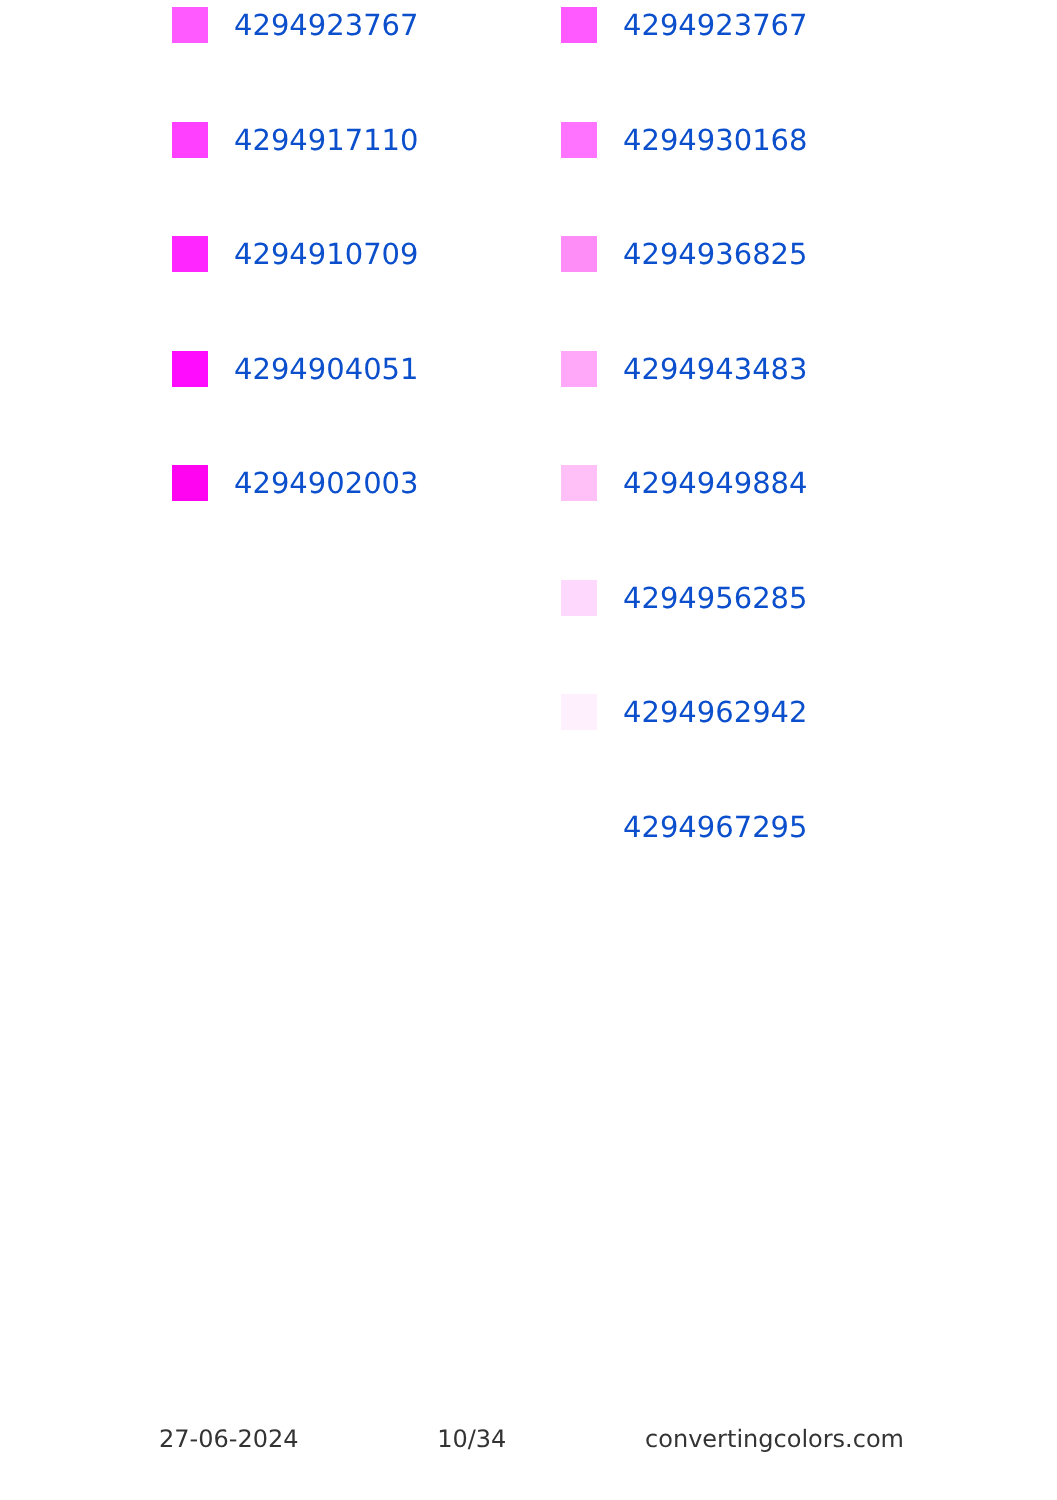4294923767
4294917110
4294910709
4294904051
4294902003
4294923767
4294930168
4294936825
4294943483
4294949884
4294956285
4294962942
4294967295
27-06-2024 10/34 convertingcolors.com